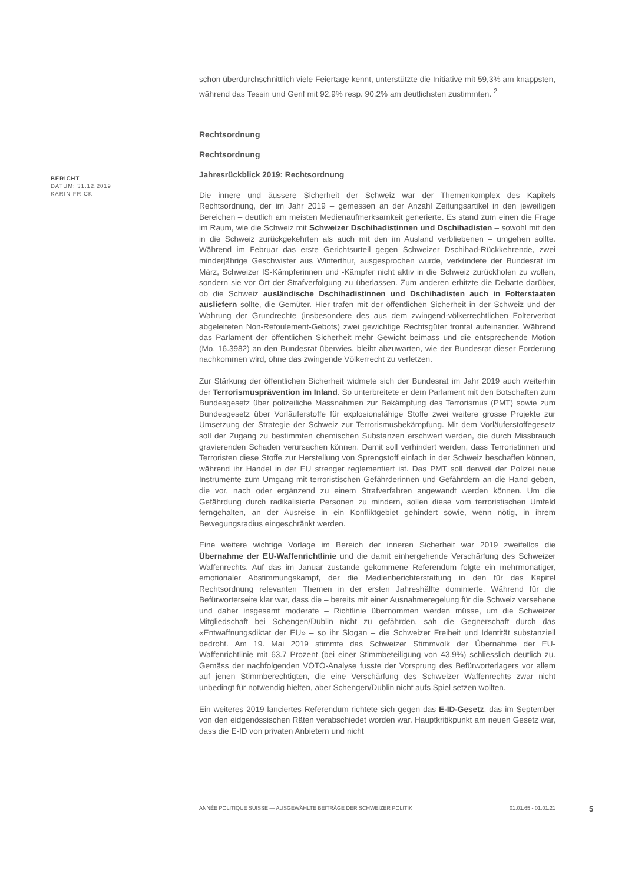BERICHT
DATUM: 31.12.2019
KARIN FRICK
schon überdurchschnittlich viele Feiertage kennt, unterstützte die Initiative mit 59,3% am knappsten, während das Tessin und Genf mit 92,9% resp. 90,2% am deutlichsten zustimmten. <sup>2</sup>
Rechtsordnung
Rechtsordnung
Jahresrückblick 2019: Rechtsordnung
Die innere und äussere Sicherheit der Schweiz war der Themenkomplex des Kapitels Rechtsordnung, der im Jahr 2019 – gemessen an der Anzahl Zeitungsartikel in den jeweiligen Bereichen – deutlich am meisten Medienaufmerksamkeit generierte. Es stand zum einen die Frage im Raum, wie die Schweiz mit Schweizer Dschihadistinnen und Dschihadisten – sowohl mit den in die Schweiz zurückgekehrten als auch mit den im Ausland verbliebenen – umgehen sollte. Während im Februar das erste Gerichtsurteil gegen Schweizer Dschihad-Rückkehrende, zwei minderjährige Geschwister aus Winterthur, ausgesprochen wurde, verkündete der Bundesrat im März, Schweizer IS-Kämpferinnen und -Kämpfer nicht aktiv in die Schweiz zurückholen zu wollen, sondern sie vor Ort der Strafverfolgung zu überlassen. Zum anderen erhitzte die Debatte darüber, ob die Schweiz ausländische Dschihadistinnen und Dschihadisten auch in Folterstaaten ausliefern sollte, die Gemüter. Hier trafen mit der öffentlichen Sicherheit in der Schweiz und der Wahrung der Grundrechte (insbesondere des aus dem zwingend-völkerrechtlichen Folterverbot abgeleiteten Non-Refoulement-Gebots) zwei gewichtige Rechtsgüter frontal aufeinander. Während das Parlament der öffentlichen Sicherheit mehr Gewicht beimass und die entsprechende Motion (Mo. 16.3982) an den Bundesrat überwies, bleibt abzuwarten, wie der Bundesrat dieser Forderung nachkommen wird, ohne das zwingende Völkerrecht zu verletzen.
Zur Stärkung der öffentlichen Sicherheit widmete sich der Bundesrat im Jahr 2019 auch weiterhin der Terrorismusprävention im Inland. So unterbreitete er dem Parlament mit den Botschaften zum Bundesgesetz über polizeiliche Massnahmen zur Bekämpfung des Terrorismus (PMT) sowie zum Bundesgesetz über Vorläuferstoffe für explosionsfähige Stoffe zwei weitere grosse Projekte zur Umsetzung der Strategie der Schweiz zur Terrorismusbekämpfung. Mit dem Vorläuferstoffegesetz soll der Zugang zu bestimmten chemischen Substanzen erschwert werden, die durch Missbrauch gravierenden Schaden verursachen können. Damit soll verhindert werden, dass Terroristinnen und Terroristen diese Stoffe zur Herstellung von Sprengstoff einfach in der Schweiz beschaffen können, während ihr Handel in der EU strenger reglementiert ist. Das PMT soll derweil der Polizei neue Instrumente zum Umgang mit terroristischen Gefährderinnen und Gefährdern an die Hand geben, die vor, nach oder ergänzend zu einem Strafverfahren angewandt werden können. Um die Gefährdung durch radikalisierte Personen zu mindern, sollen diese vom terroristischen Umfeld ferngehalten, an der Ausreise in ein Konfliktgebiet gehindert sowie, wenn nötig, in ihrem Bewegungsradius eingeschränkt werden.
Eine weitere wichtige Vorlage im Bereich der inneren Sicherheit war 2019 zweifellos die Übernahme der EU-Waffenrichtlinie und die damit einhergehende Verschärfung des Schweizer Waffenrechts. Auf das im Januar zustande gekommene Referendum folgte ein mehrmonatiger, emotionaler Abstimmungskampf, der die Medienberichterstattung in den für das Kapitel Rechtsordnung relevanten Themen in der ersten Jahreshälfte dominierte. Während für die Befürworterseite klar war, dass die – bereits mit einer Ausnahmeregelung für die Schweiz versehene und daher insgesamt moderate – Richtlinie übernommen werden müsse, um die Schweizer Mitgliedschaft bei Schengen/Dublin nicht zu gefährden, sah die Gegnerschaft durch das «Entwaffnungsdiktat der EU» – so ihr Slogan – die Schweizer Freiheit und Identität substanziell bedroht. Am 19. Mai 2019 stimmte das Schweizer Stimmvolk der Übernahme der EU-Waffenrichtlinie mit 63.7 Prozent (bei einer Stimmbeteiligung von 43.9%) schliesslich deutlich zu. Gemäss der nachfolgenden VOTO-Analyse fusste der Vorsprung des Befürworterlagers vor allem auf jenen Stimmberechtigten, die eine Verschärfung des Schweizer Waffenrechts zwar nicht unbedingt für notwendig hielten, aber Schengen/Dublin nicht aufs Spiel setzen wollten.
Ein weiteres 2019 lanciertes Referendum richtete sich gegen das E-ID-Gesetz, das im September von den eidgenössischen Räten verabschiedet worden war. Hauptkritikpunkt am neuen Gesetz war, dass die E-ID von privaten Anbietern und nicht
ANNÉE POLITIQUE SUISSE — AUSGEWÄHLTE BEITRÄGE DER SCHWEIZER POLITIK 01.01.65 - 01.01.21
5